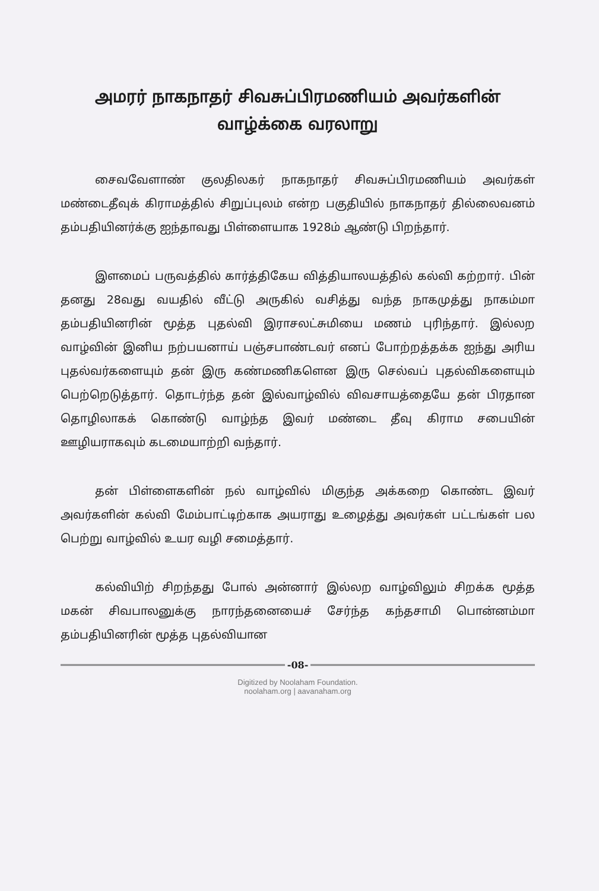அமரர் நாகநாதர் சிவசுப்பிரமணியம் அவர்களின்
வாழ்க்கை வரலாறு
சைவவேளாண் குலதிலகர் நாகநாதர் சிவசுப்பிரமணியம் அவர்கள் மண்டைதீவுக் கிராமத்தில் சிறுப்புலம் என்ற பகுதியில் நாகநாதர் தில்லைவனம் தம்பதியினர்க்கு ஐந்தாவது பிள்ளையாக 1928ம் ஆண்டு பிறந்தார்.
இளமைப் பருவத்தில் கார்த்திகேய வித்தியாலயத்தில் கல்வி கற்றார். பின் தனது 28வது வயதில் வீட்டு அருகில் வசித்து வந்த நாகமுத்து நாகம்மா தம்பதியினரின் மூத்த புதல்வி இராசலட்சுமியை மணம் புரிந்தார். இல்லற வாழ்வின் இனிய நற்பயனாய் பஞ்சபாண்டவர் எனப் போற்றத்தக்க ஐந்து அரிய புதல்வர்களையும் தன் இரு கண்மணிகளென இரு செல்வப் புதல்விகளையும் பெற்றெடுத்தார். தொடர்ந்த தன் இல்வாழ்வில் விவசாயத்தையே தன் பிரதான தொழிலாகக் கொண்டு வாழ்ந்த இவர் மண்டை தீவு கிராம சபையின் ஊழியராகவும் கடமையாற்றி வந்தார்.
தன் பிள்ளைகளின் நல் வாழ்வில் மிகுந்த அக்கறை கொண்ட இவர் அவர்களின் கல்வி மேம்பாட்டிற்காக அயராது உழைத்து அவர்கள் பட்டங்கள் பல பெற்று வாழ்வில் உயர வழி சமைத்தார்.
கல்வியிற் சிறந்தது போல் அன்னார் இல்லற வாழ்விலும் சிறக்க மூத்த மகன் சிவபாலனுக்கு நாரந்தனையைச் சேர்ந்த கந்தசாமி பொன்னம்மா தம்பதியினரின் மூத்த புதல்வியான
-08-
Digitized by Noolaham Foundation.
noolaham.org | aavanaham.org